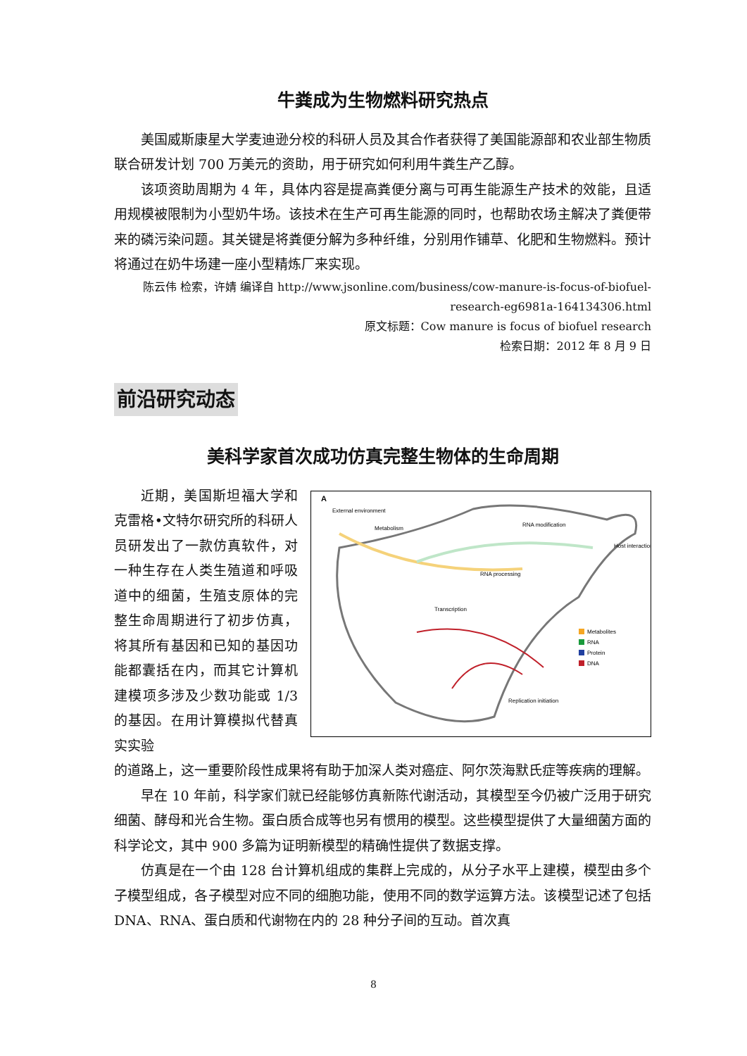牛粪成为生物燃料研究热点
美国威斯康星大学麦迪逊分校的科研人员及其合作者获得了美国能源部和农业部生物质联合研发计划 700 万美元的资助，用于研究如何利用牛粪生产乙醇。
该项资助周期为 4 年，具体内容是提高粪便分离与可再生能源生产技术的效能，且适用规模被限制为小型奶牛场。该技术在生产可再生能源的同时，也帮助农场主解决了粪便带来的磷污染问题。其关键是将粪便分解为多种纤维，分别用作铺草、化肥和生物燃料。预计将通过在奶牛场建一座小型精炼厂来实现。
陈云伟 检索，许婧 编译自 http://www.jsonline.com/business/cow-manure-is-focus-of-biofuel-research-eg6981a-164134306.html
原文标题：Cow manure is focus of biofuel research
检索日期：2012 年 8 月 9 日
前沿研究动态
美科学家首次成功仿真完整生物体的生命周期
近期，美国斯坦福大学和克雷格•文特尔研究所的科研人员研发出了一款仿真软件，对一种生存在人类生殖道和呼吸道中的细菌，生殖支原体的完整生命周期进行了初步仿真，将其所有基因和已知的基因功能都囊括在内，而其它计算机建模项多涉及少数功能或 1/3 的基因。在用计算模拟代替真实实验
A
External environment
Metabolism
RNA modification
RNA processing
Transcription
Host interaction
Replication initiation
Metabolites
RNA
Protein
DNA
的道路上，这一重要阶段性成果将有助于加深人类对癌症、阿尔茨海默氏症等疾病的理解。
早在 10 年前，科学家们就已经能够仿真新陈代谢活动，其模型至今仍被广泛用于研究细菌、酵母和光合生物。蛋白质合成等也另有惯用的模型。这些模型提供了大量细菌方面的科学论文，其中 900 多篇为证明新模型的精确性提供了数据支撑。
仿真是在一个由 128 台计算机组成的集群上完成的，从分子水平上建模，模型由多个子模型组成，各子模型对应不同的细胞功能，使用不同的数学运算方法。该模型记述了包括 DNA、RNA、蛋白质和代谢物在内的 28 种分子间的互动。首次真
8